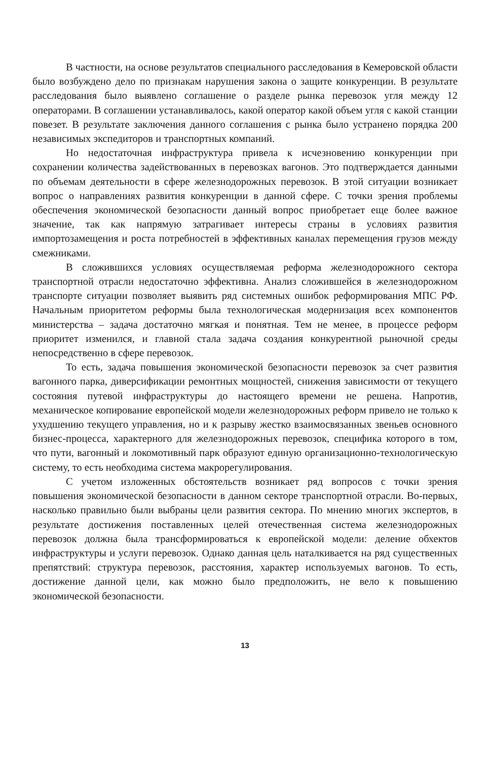В частности, на основе результатов специального расследования в Кемеровской области было возбуждено дело по признакам нарушения закона о защите конкуренции. В результате расследования было выявлено соглашение о разделе рынка перевозок угля между 12 операторами. В соглашении устанавливалось, какой оператор какой объем угля с какой станции повезет. В результате заключения данного соглашения с рынка было устранено порядка 200 независимых экспедиторов и транспортных компаний.
Но недостаточная инфраструктура привела к исчезновению конкуренции при сохранении количества задействованных в перевозках вагонов. Это подтверждается данными по объемам деятельности в сфере железнодорожных перевозок. В этой ситуации возникает вопрос о направлениях развития конкуренции в данной сфере. С точки зрения проблемы обеспечения экономической безопасности данный вопрос приобретает еще более важное значение, так как напрямую затрагивает интересы страны в условиях развития импортозамещения и роста потребностей в эффективных каналах перемещения грузов между смежниками.
В сложившихся условиях осуществляемая реформа железнодорожного сектора транспортной отрасли недостаточно эффективна. Анализ сложившейся в железнодорожном транспорте ситуации позволяет выявить ряд системных ошибок реформирования МПС РФ. Начальным приоритетом реформы была технологическая модернизация всех компонентов министерства – задача достаточно мягкая и понятная. Тем не менее, в процессе реформ приоритет изменился, и главной стала задача создания конкурентной рыночной среды непосредственно в сфере перевозок.
То есть, задача повышения экономической безопасности перевозок за счет развития вагонного парка, диверсификации ремонтных мощностей, снижения зависимости от текущего состояния путевой инфраструктуры до настоящего времени не решена. Напротив, механическое копирование европейской модели железнодорожных реформ привело не только к ухудшению текущего управления, но и к разрыву жестко взаимосвязанных звеньев основного бизнес-процесса, характерного для железнодорожных перевозок, специфика которого в том, что пути, вагонный и локомотивный парк образуют единую организационно-технологическую систему, то есть необходима система макрорегулирования.
С учетом изложенных обстоятельств возникает ряд вопросов с точки зрения повышения экономической безопасности в данном секторе транспортной отрасли. Во-первых, насколько правильно были выбраны цели развития сектора. По мнению многих экспертов, в результате достижения поставленных целей отечественная система железнодорожных перевозок должна была трансформироваться к европейской модели: деление обхектов инфраструктуры и услуги перевозок. Однако данная цель наталкивается на ряд существенных препятствий: структура перевозок, расстояния, характер используемых вагонов. То есть, достижение данной цели, как можно было предположить, не вело к повышению экономической безопасности.
13